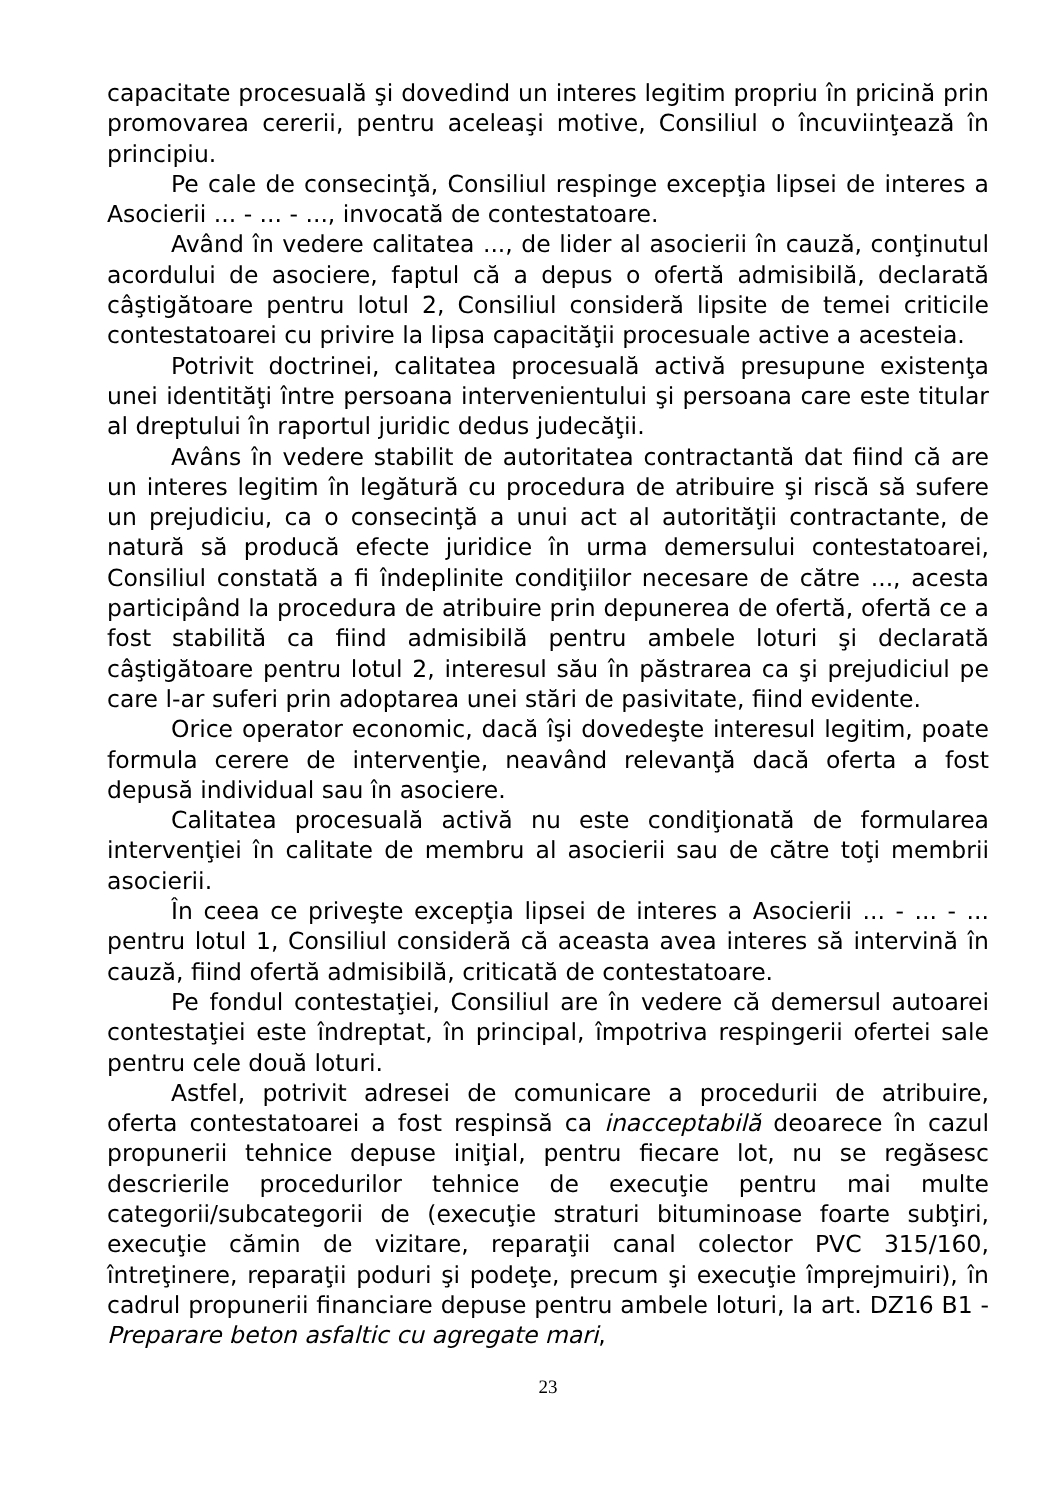capacitate procesuală şi dovedind un interes legitim propriu în pricină prin promovarea cererii, pentru aceleaşi motive, Consiliul o încuviinţează în principiu.
Pe cale de consecinţă, Consiliul respinge excepţia lipsei de interes a Asocierii ... - ... - ..., invocată de contestatoare.
Având în vedere calitatea ..., de lider al asocierii în cauză, conţinutul acordului de asociere, faptul că a depus o ofertă admisibilă, declarată câştigătoare pentru lotul 2, Consiliul consideră lipsite de temei criticile contestatoarei cu privire la lipsa capacităţii procesuale active a acesteia.
Potrivit doctrinei, calitatea procesuală activă presupune existenţa unei identităţi între persoana intervenientului şi persoana care este titular al dreptului în raportul juridic dedus judecăţii.
Avâns în vedere stabilit de autoritatea contractantă dat fiind că are un interes legitim în legătură cu procedura de atribuire şi riscă să sufere un prejudiciu, ca o consecinţă a unui act al autorităţii contractante, de natură să producă efecte juridice în urma demersului contestatoarei, Consiliul constată a fi îndeplinite condiţiilor necesare de către ..., acesta participând la procedura de atribuire prin depunerea de ofertă, ofertă ce a fost stabilită ca fiind admisibilă pentru ambele loturi şi declarată câştigătoare pentru lotul 2, interesul său în păstrarea ca şi prejudiciul pe care l-ar suferi prin adoptarea unei stări de pasivitate, fiind evidente.
Orice operator economic, dacă îşi dovedeşte interesul legitim, poate formula cerere de intervenţie, neavând relevanţă dacă oferta a fost depusă individual sau în asociere.
Calitatea procesuală activă nu este condiţionată de formularea intervenţiei în calitate de membru al asocierii sau de către toţi membrii asocierii.
În ceea ce priveşte excepţia lipsei de interes a Asocierii ... - ... - ... pentru lotul 1, Consiliul consideră că aceasta avea interes să intervină în cauză, fiind ofertă admisibilă, criticată de contestatoare.
Pe fondul contestaţiei, Consiliul are în vedere că demersul autoarei contestaţiei este îndreptat, în principal, împotriva respingerii ofertei sale pentru cele două loturi.
Astfel, potrivit adresei de comunicare a procedurii de atribuire, oferta contestatoarei a fost respinsă ca inacceptabilă deoarece în cazul propunerii tehnice depuse iniţial, pentru fiecare lot, nu se regăsesc descrierile procedurilor tehnice de execuţie pentru mai multe categorii/subcategorii de (execuţie straturi bituminoase foarte subţiri, execuţie cămin de vizitare, reparaţii canal colector PVC 315/160, întreţinere, reparaţii poduri şi podeţe, precum şi execuţie împrejmuiri), în cadrul propunerii financiare depuse pentru ambele loturi, la art. DZ16 B1 - Preparare beton asfaltic cu agregate mari,
23